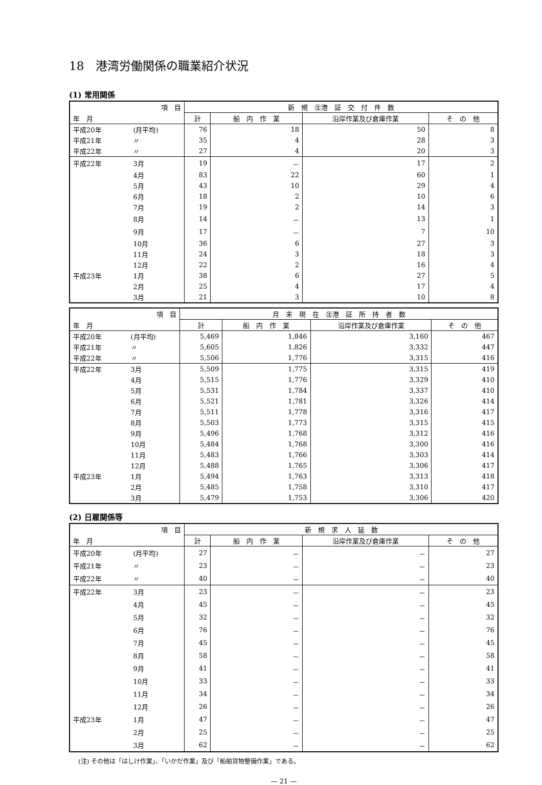18　港湾労働関係の職業紹介状況
(1) 常用関係
| 項 目 | | 新 規 ㊟港 証 交 付 件 数 | | | |
| --- | --- | --- | --- | --- | --- |
| 年 月 | | 計 | 船 内 作 業 | 沿岸作業及び倉庫作業 | そ の 他 |
| 平成20年 | (月平均) | 76 | 18 | 50 | 8 |
| 平成21年 | 〃 | 35 | 4 | 28 | 3 |
| 平成22年 | 〃 | 27 | 4 | 20 | 3 |
| 平成22年 | 3月 | 19 | － | 17 | 2 |
| | 4月 | 83 | 22 | 60 | 1 |
| | 5月 | 43 | 10 | 29 | 4 |
| | 6月 | 18 | 2 | 10 | 6 |
| | 7月 | 19 | 2 | 14 | 3 |
| | 8月 | 14 | － | 13 | 1 |
| | 9月 | 17 | － | 7 | 10 |
| | 10月 | 36 | 6 | 27 | 3 |
| | 11月 | 24 | 3 | 18 | 3 |
| | 12月 | 22 | 2 | 16 | 4 |
| 平成23年 | 1月 | 38 | 6 | 27 | 5 |
| | 2月 | 25 | 4 | 17 | 4 |
| | 3月 | 21 | 3 | 10 | 8 |
| 項 目 | | 月 末 現 在 ㊟港 証 所 持 者 数 | | | |
| --- | --- | --- | --- | --- | --- |
| 年 月 | | 計 | 船 内 作 業 | 沿岸作業及び倉庫作業 | そ の 他 |
| 平成20年 | (月平均) | 5,469 | 1,846 | 3,160 | 467 |
| 平成21年 | 〃 | 5,605 | 1,826 | 3,332 | 447 |
| 平成22年 | 〃 | 5,506 | 1,776 | 3,315 | 416 |
| 平成22年 | 3月 | 5,509 | 1,775 | 3,315 | 419 |
| | 4月 | 5,515 | 1,776 | 3,329 | 410 |
| | 5月 | 5,531 | 1,784 | 3,337 | 410 |
| | 6月 | 5,521 | 1,781 | 3,326 | 414 |
| | 7月 | 5,511 | 1,778 | 3,316 | 417 |
| | 8月 | 5,503 | 1,773 | 3,315 | 415 |
| | 9月 | 5,496 | 1,768 | 3,312 | 416 |
| | 10月 | 5,484 | 1,768 | 3,300 | 416 |
| | 11月 | 5,483 | 1,766 | 3,303 | 414 |
| | 12月 | 5,488 | 1,765 | 3,306 | 417 |
| 平成23年 | 1月 | 5,494 | 1,763 | 3,313 | 418 |
| | 2月 | 5,485 | 1,758 | 3,310 | 417 |
| | 3月 | 5,479 | 1,753 | 3,306 | 420 |
(2) 日雇関係等
| 項 目 | | 新 規 求 人 延 数 | | | |
| --- | --- | --- | --- | --- | --- |
| 年 月 | | 計 | 船 内 作 業 | 沿岸作業及び倉庫作業 | そ の 他 |
| 平成20年 | (月平均) | 27 | － | － | 27 |
| 平成21年 | 〃 | 23 | － | － | 23 |
| 平成22年 | 〃 | 40 | － | － | 40 |
| 平成22年 | 3月 | 23 | － | － | 23 |
| | 4月 | 45 | － | － | 45 |
| | 5月 | 32 | － | － | 32 |
| | 6月 | 76 | － | － | 76 |
| | 7月 | 45 | － | － | 45 |
| | 8月 | 58 | － | － | 58 |
| | 9月 | 41 | － | － | 41 |
| | 10月 | 33 | － | － | 33 |
| | 11月 | 34 | － | － | 34 |
| | 12月 | 26 | － | － | 26 |
| 平成23年 | 1月 | 47 | － | － | 47 |
| | 2月 | 25 | － | － | 25 |
| | 3月 | 62 | － | － | 62 |
(注) その他は「はしけ作業」、「いかだ作業」及び「船舶貨物整備作業」である。
— 21 —